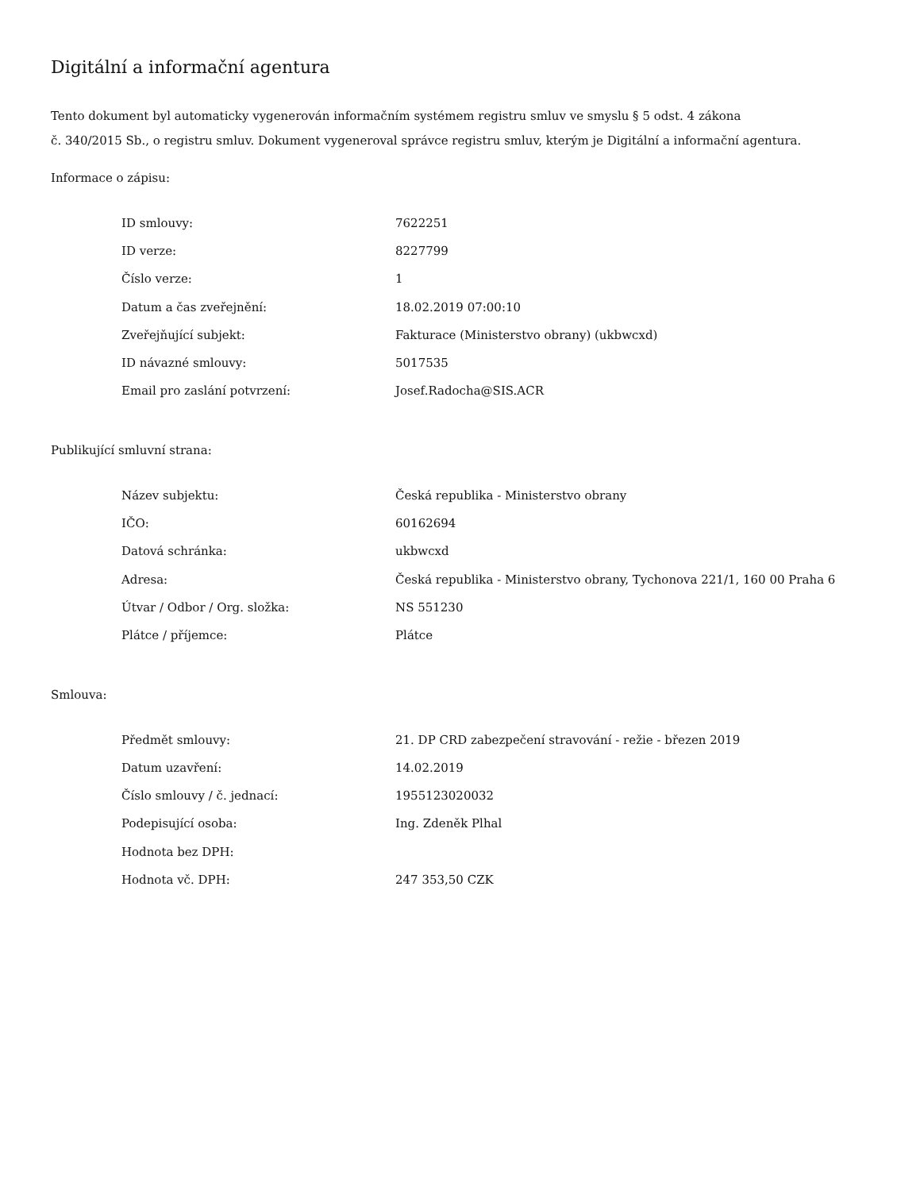Digitální a informační agentura
Tento dokument byl automaticky vygenerován informačním systémem registru smluv ve smyslu § 5 odst. 4 zákona
č. 340/2015 Sb., o registru smluv. Dokument vygeneroval správce registru smluv, kterým je Digitální a informační agentura.
Informace o zápisu:
| ID smlouvy: | 7622251 |
| ID verze: | 8227799 |
| Číslo verze: | 1 |
| Datum a čas zveřejnění: | 18.02.2019 07:00:10 |
| Zveřejňující subjekt: | Fakturace (Ministerstvo obrany) (ukbwcxd) |
| ID návazné smlouvy: | 5017535 |
| Email pro zaslání potvrzení: | Josef.Radocha@SIS.ACR |
Publikující smluvní strana:
| Název subjektu: | Česká republika - Ministerstvo obrany |
| IČO: | 60162694 |
| Datová schránka: | ukbwcxd |
| Adresa: | Česká republika - Ministerstvo obrany, Tychonova 221/1, 160 00 Praha 6 |
| Útvar / Odbor / Org. složka: | NS 551230 |
| Plátce / příjemce: | Plátce |
Smlouva:
| Předmět smlouvy: | 21. DP CRD zabezpečení stravování - režie - březen 2019 |
| Datum uzavření: | 14.02.2019 |
| Číslo smlouvy / č. jednací: | 1955123020032 |
| Podepisující osoba: | Ing. Zdeněk Plhal |
| Hodnota bez DPH: | |
| Hodnota vč. DPH: | 247 353,50 CZK |